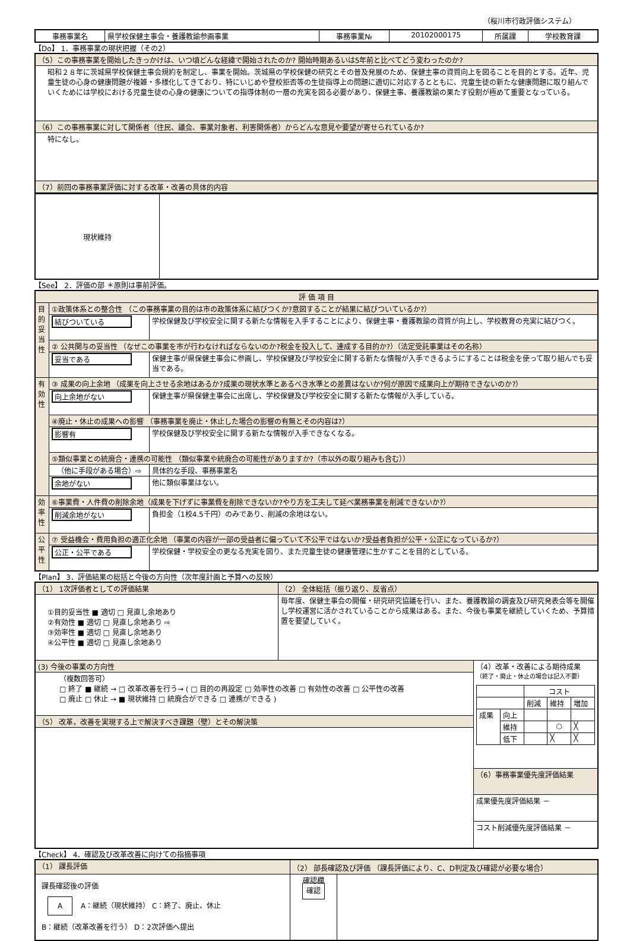（桜川市行政評価システム）
| 事務事業名 | 県学校保健主事会・養護教諭参画事業 | 事務事業№ | 20102000175 | 所属課 | 学校教育課 |
【Do】 1．事務事業の現状把握（その2）
| （5）この事務事業を開始したきっかけは、いつ頃どんな経緯で開始されたのか? 開始時期あるいは5年前と比べてどう変わったのか? |
| 昭和２８年に茨城県学校保健主事会規約を制定し、事業を開始。茨城県の学校保健の研究とその普及発展のため、保健主事の資質向上を図ることを目的とする。近年、児童生徒の心身の健康問題が複雑・多様化してきており、特にいじめや登校拒否等の生徒指導上の問題に適切に対応するとともに、児童生徒の新たな健康問題に取り組んでいくためには学校における児童生徒の心身の健康についての指導体制の一層の充実を図る必要があり、保健主事、養護教諭の果たす役割が極めて重要となっている。 |
| （6）この事務事業に対して関係者（住民、議会、事業対象者、利害関係者）からどんな意見や要望が寄せられているか? |
| 特になし。 |
| （7）前回の事務事業評価に対する改革・改善の具体的内容 |
| 現状維持 | |
【See】 2．評価の部 ＊原則は事前評価。
| 評 価 項 目 | | |
| 目的妥当性 | ①政策体系との整合性 （この事務事業の目的は市の政策体系に結びつくか?意図することが結果に結びついているか?） | |
| | 結びついている | 学校保健及び学校安全に関する新たな情報を入手することにより、保健主事・養護教諭の資質が向上し、学校教育の充実に結びつく。 |
| | ② 公共関与の妥当性 （なぜこの事業を市が行わなければならないのか?税金を投入して、達成する目的か?）（法定受託事業はその名称） | |
| | 妥当である | 保健主事が県保健主事会に参画し、学校保健及び学校安全に関する新たな情報が入手できるようにすることは税金を使って取り組んでも妥当である。 |
| 有効性 | ③ 成果の向上余地 （成果を向上させる余地はあるか?成果の現状水準とあるべき水準との差異はないか?何が原因で成果向上が期待できないのか?） | |
| | 向上余地がない | 保健主事が県保健主事会に出席し、学校保健及び学校安全に関する新たな情報が入手している。 |
| | ④廃止・休止の成果への影響 （事務事業を廃止・休止した場合の影響の有無とその内容は?） | |
| | 影響有 | 学校保健及び学校安全に関する新たな情報が入手できなくなる。 |
| | ⑤類似事業との統廃合・連携の可能性 （類似事業や統廃合の可能性がありますか?（市以外の取り組みも含む）） | |
| | （他に手段がある場合）⇨ | 具体的な手段、事務事業名 |
| | 余地がない | 他に類似事業はない。 |
| 効率性 | ⑥事業費・人件費の削除余地（成果を下げずに事業費を削除できないか?やり方を工夫して延べ業務事業を削減できないか?） | |
| | 削減余地がない | 負担金（1校4.5千円）のみであり、削減の余地はない。 |
| 公平性 | ⑦ 受益機会・費用負担の適正化余地 （事業の内容が一部の受益者に偏っていて不公平ではないか?受益者負担が公平・公正になっているか?） | |
| | 公正・公平である | 学校保健・学校安全の更なる充実を図り、また児童生徒の健康管理に生かすことを目的としている。 |
【Plan】 3．評価結果の総括と今後の方向性（次年度計画と予算への反映）
| （1） 1次評価者としての評価結果 | （2） 全体総括（振り返り、反省点） | |
| ①目的妥当性 ■ 適切 □ 見直し余地あり ②有効性 ■ 適切 □ 見直し余地あり ⇨ ③効率性 ■ 適切 □ 見直し余地あり ④公平性 ■ 適切 □ 見直し余地あり | 毎年度、保健主事会の開催・研究研究協議を行い、また、養護教諭の調査及び研究発表会等を開催し学校運営に活かされていることから成果はある。また、今後も事業を継続していくため、予算措置を要望していく。 | |
| (3) 今後の事業の方向性 | | （4）改革・改善による期待成果 （終了・廃止・休止の場合は記入不要） / / / コスト / / / / / / 削減 / 維持 / 増加 / / 成果 / 向上 / / / / / / 維持 / / ○ / ╳ / / / 低下 / / ╳ / ╳ / |
| （複数回答可） □ 終了 ■ 継続 → □ 改革改善を行う→ ( □ 目的の再設定 □ 効率性の改善 □ 有効性の改善 □ 公平性の改善 □ 廃止 □ 休止 → ■ 現状維持 □ 統廃合ができる □ 連携ができる ) | | |
| （5） 改革，改善を実現する上で解決すべき課題（壁）とその解決策 | | |
| | | （6）事務事業優先度評価結果 |
| | | 成果優先度評価結果 － |
| | | コスト削減優先度評価結果 － |
【Check】 4．確認及び改革改善に向けての指摘事項
| （1） 課長評価 | （2） 部長確認及び評価 （課長評価により、C、D判定及び確認が必要な場合） | |
| 課長確認後の評価 A A：継続（現状維持） C：終了、廃止、休止 B：継続（改革改善を行う） D：2次評価へ提出 | 確認欄 確認 | |